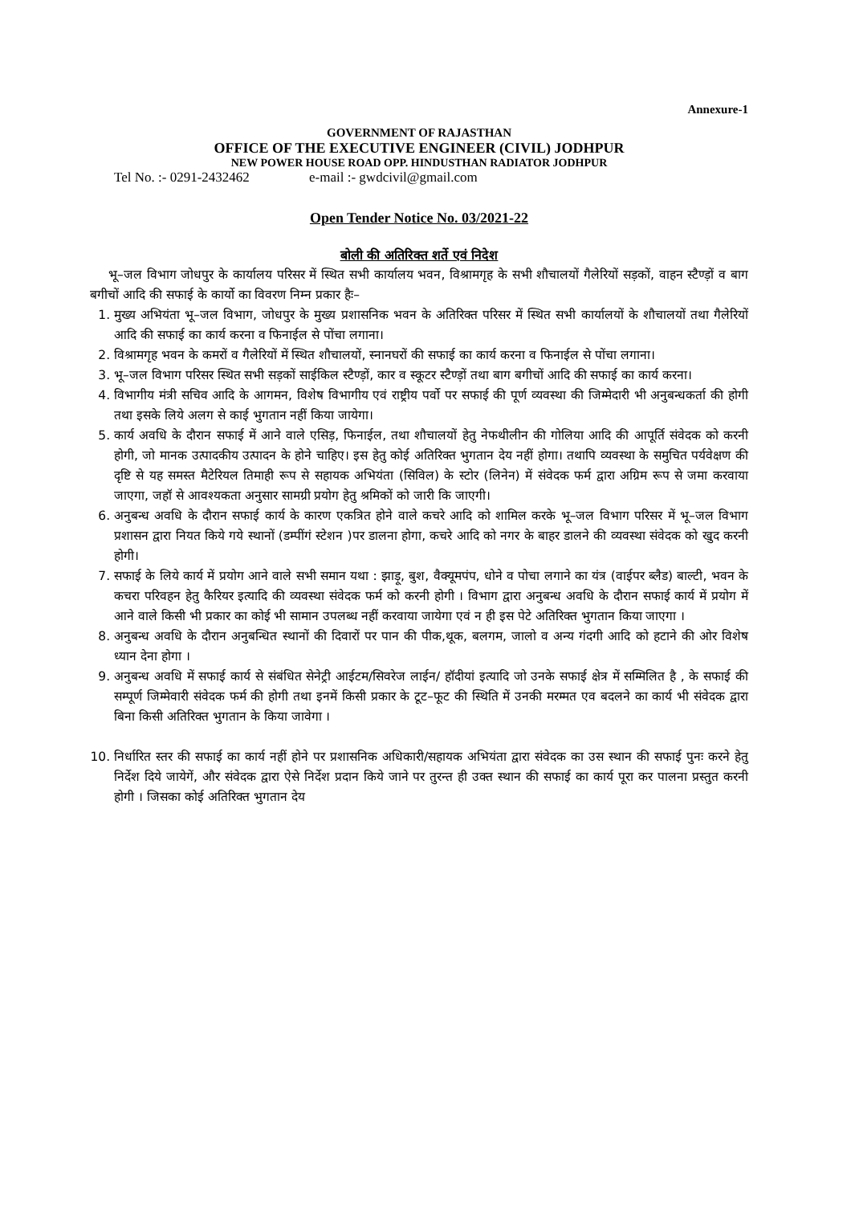Annexure-1
GOVERNMENT OF RAJASTHAN
OFFICE OF THE EXECUTIVE ENGINEER (CIVIL) JODHPUR
NEW POWER HOUSE ROAD OPP. HINDUSTHAN RADIATOR JODHPUR
Tel No. :- 0291-2432462 e-mail :- gwdcivil@gmail.com
Open Tender Notice No. 03/2021-22
बोली की अतिरिक्त शर्ते एवं निदेश
भू–जल विभाग जोधपुर के कार्यालय परिसर में स्थित सभी कार्यालय भवन, विश्रामगृह के सभी शौचालयों गैलेरियों सड़कों, वाहन स्टैण्ड़ों व बाग बगीचों आदि की सफाई के कार्यो का विवरण निम्न प्रकार हैः–
1. मुख्य अभियंता भू–जल विभाग, जोधपुर के मुख्य प्रशासनिक भवन के अतिरिक्त परिसर में स्थित सभी कार्यालयों के शौचालयों तथा गैलेरियों आदि की सफाई का कार्य करना व फिनाईल से पोंचा लगाना।
2. विश्रामगृह भवन के कमरों व गैलेरियों में स्थित शौचालयों, स्नानघरों की सफाई का कार्य करना व फिनाईल से पोंचा लगाना।
3. भू–जल विभाग परिसर स्थित सभी सड़कों साईकिल स्टैण्ड़ों, कार व स्कूटर स्टैण्ड़ों तथा बाग बगीचों आदि की सफाई का कार्य करना।
4. विभागीय मंत्री सचिव आदि के आगमन, विशेष विभागीय एवं राष्ट्रीय पर्वो पर सफाई की पूर्ण व्यवस्था की जिम्मेदारी भी अनुबन्धकर्ता की होगी तथा इसके लिये अलग से काई भुगतान नहीं किया जायेगा।
5. कार्य अवधि के दौरान सफाई में आने वाले एसिड़, फिनाईल, तथा शौचालयों हेतु नेफथीलीन की गोलिया आदि की आपूर्ति संवेदक को करनी होगी, जो मानक उत्पादकीय उत्पादन के होने चाहिए। इस हेतु कोई अतिरिक्त भुगतान देय नहीं होगा। तथापि व्यवस्था के समुचित पर्यवेक्षण की दृष्टि से यह समस्त मैटेरियल तिमाही रूप से सहायक अभियंता (सिविल) के स्टोर (लिनेन) में संवेदक फर्म द्वारा अग्रिम रूप से जमा करवाया जाएगा, जहॉ से आवश्यकता अनुसार सामग्री प्रयोग हेतु श्रमिकों को जारी कि जाएगी।
6. अनुबन्ध अवधि के दौरान सफाई कार्य के कारण एकत्रित होने वाले कचरे आदि को शामिल करके भू–जल विभाग परिसर में भू–जल विभाग प्रशासन द्वारा नियत किये गये स्थानों (डम्पींगं स्टेशन )पर डालना होगा, कचरे आदि को नगर के बाहर डालने की व्यवस्था संवेदक को खुद करनी होगी।
7. सफाई के लिये कार्य में प्रयोग आने वाले सभी समान यथा : झाड़ू, बुश, वैक्यूमपंप, धोने व पोचा लगाने का यंत्र (वाईपर ब्लैड) बाल्टी, भवन के कचरा परिवहन हेतु कैरियर इत्यादि की व्यवस्था संवेदक फर्म को करनी होगी । विभाग द्वारा अनुबन्ध अवधि के दौरान सफाई कार्य में प्रयोग में आने वाले किसी भी प्रकार का कोई भी सामान उपलब्ध नहीं करवाया जायेगा एवं न ही इस पेटे अतिरिक्त भुगतान किया जाएगा ।
8. अनुबन्ध अवधि के दौरान अनुबन्धित स्थानों की दिवारों पर पान की पीक,थूक, बलगम, जालो व अन्य गंदगी आदि को हटाने की ओर विशेष ध्यान देना होगा ।
9. अनुबन्ध अवधि में सफाई कार्य से संबंधित सेनेट्री आईटम/सिवरेज लाईन/ हॉदीयां इत्यादि जो उनके सफाई क्षेत्र में सम्मिलित है , के सफाई की सम्पूर्ण जिम्मेवारी संवेदक फर्म की होगी तथा इनमें किसी प्रकार के टूट–फूट की स्थिति में उनकी मरम्मत एव बदलने का कार्य भी संवेदक द्वारा बिना किसी अतिरिक्त भुगतान के किया जावेगा ।
10. निर्धारित स्तर की सफाई का कार्य नहीं होने पर प्रशासनिक अधिकारी/सहायक अभियंता द्वारा संवेदक का उस स्थान की सफाई पुनः करने हेतु निर्देश दिये जायेगें, और संवेदक द्वारा ऐसे निर्देश प्रदान किये जाने पर तुरन्त ही उक्त स्थान की सफाई का कार्य पूरा कर पालना प्रस्तुत करनी होगी । जिसका कोई अतिरिक्त भुगतान देय